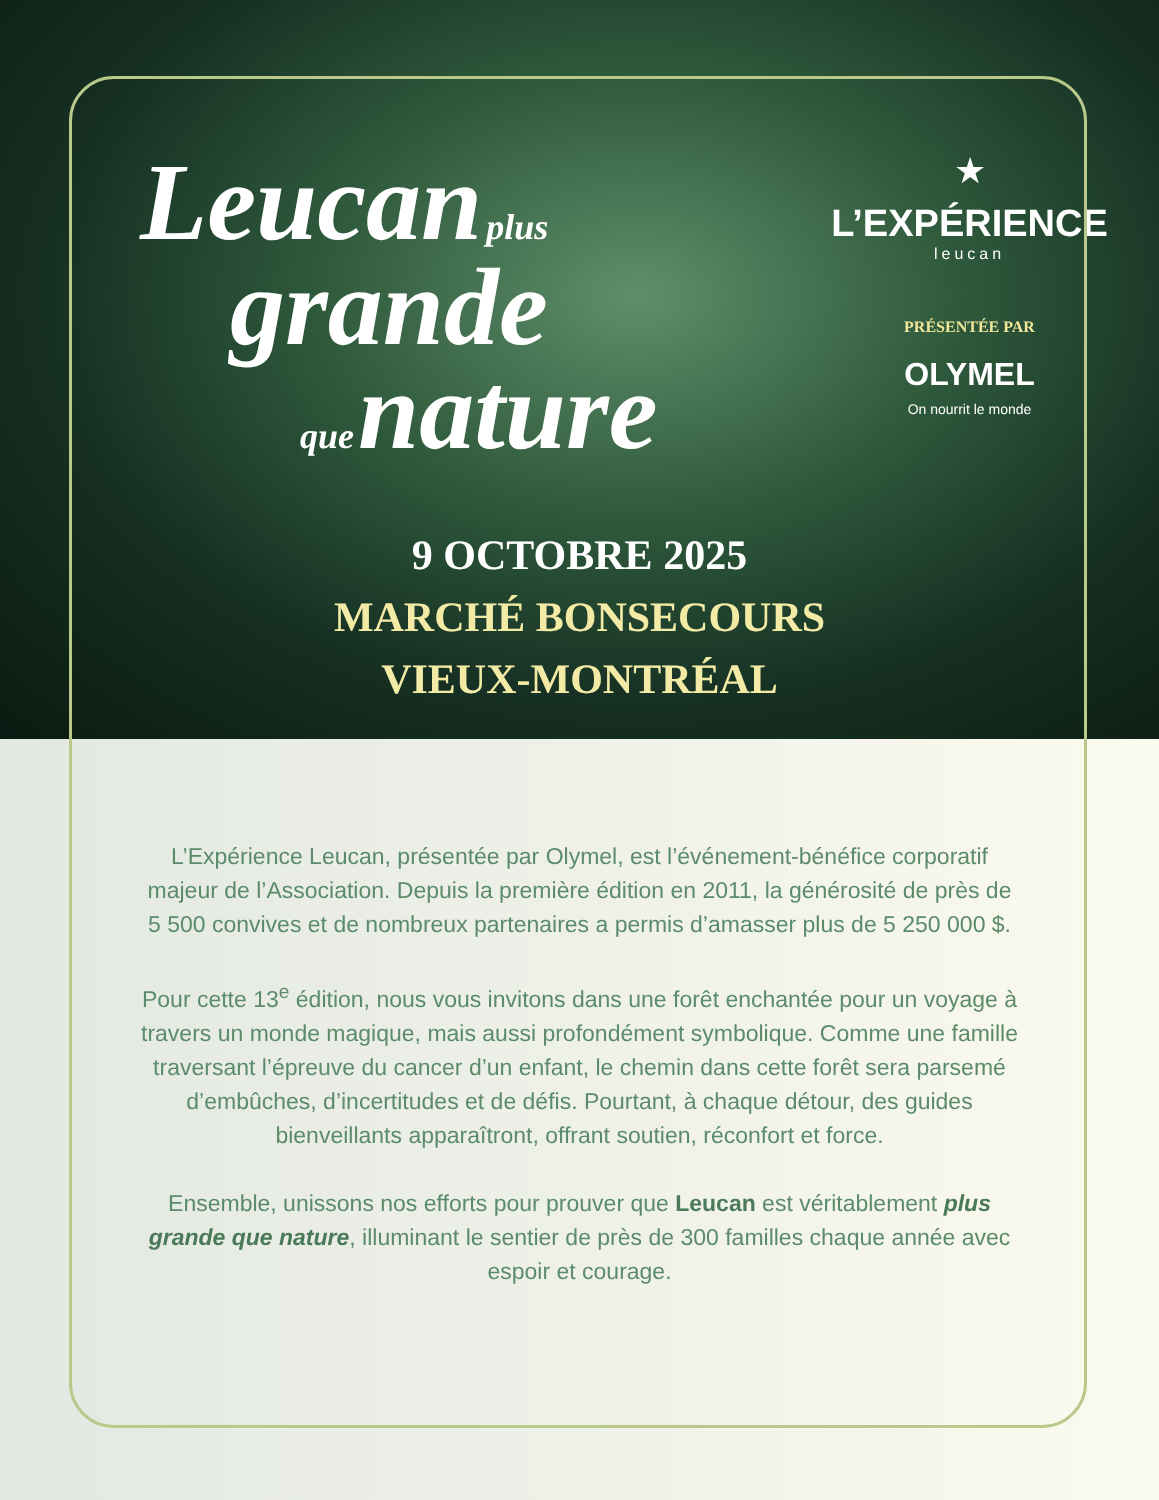Leucan plus
grande
que nature
★
L’EXPÉRIENCE
leucan
PRÉSENTÉE PAR
OLYMEL
On nourrit le monde
9 OCTOBRE 2025
MARCHÉ BONSECOURS
VIEUX-MONTRÉAL
L’Expérience Leucan, présentée par Olymel, est l’événement-bénéfice corporatif majeur de l’Association. Depuis la première édition en 2011, la générosité de près de 5 500 convives et de nombreux partenaires a permis d’amasser plus de 5 250 000 $.
Pour cette 13<sup>e</sup> édition, nous vous invitons dans une forêt enchantée pour un voyage à travers un monde magique, mais aussi profondément symbolique. Comme une famille traversant l’épreuve du cancer d’un enfant, le chemin dans cette forêt sera parsemé d’embûches, d’incertitudes et de défis. Pourtant, à chaque détour, des guides bienveillants apparaîtront, offrant soutien, réconfort et force.
Ensemble, unissons nos efforts pour prouver que Leucan est véritablement plus grande que nature, illuminant le sentier de près de 300 familles chaque année avec espoir et courage.